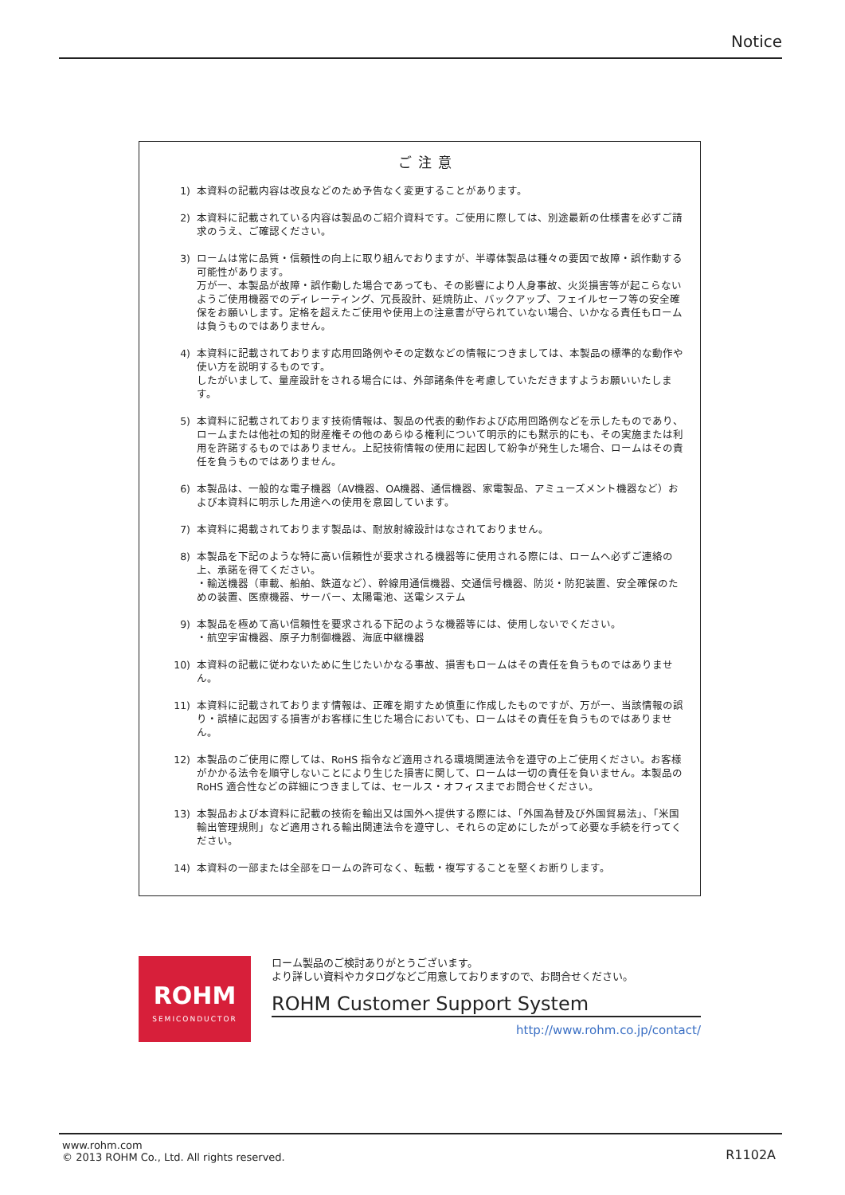Notice
ご注意
1) 本資料の記載内容は改良などのため予告なく変更することがあります。
2) 本資料に記載されている内容は製品のご紹介資料です。ご使用に際しては、別途最新の仕様書を必ずご請求のうえ、ご確認ください。
3) ロームは常に品質・信頼性の向上に取り組んでおりますが、半導体製品は種々の要因で故障・誤作動する可能性があります。
万が一、本製品が故障・誤作動した場合であっても、その影響により人身事故、火災損害等が起こらないようご使用機器でのディレーティング、冗長設計、延焼防止、バックアップ、フェイルセーフ等の安全確保をお願いします。定格を超えたご使用や使用上の注意書が守られていない場合、いかなる責任もロームは負うものではありません。
4) 本資料に記載されております応用回路例やその定数などの情報につきましては、本製品の標準的な動作や使い方を説明するものです。
したがいまして、量産設計をされる場合には、外部諸条件を考慮していただきますようお願いいたします。
5) 本資料に記載されております技術情報は、製品の代表的動作および応用回路例などを示したものであり、ロームまたは他社の知的財産権その他のあらゆる権利について明示的にも黙示的にも、その実施または利用を許諾するものではありません。上記技術情報の使用に起因して紛争が発生した場合、ロームはその責任を負うものではありません。
6) 本製品は、一般的な電子機器（AV機器、OA機器、通信機器、家電製品、アミューズメント機器など）および本資料に明示した用途への使用を意図しています。
7) 本資料に掲載されております製品は、耐放射線設計はなされておりません。
8) 本製品を下記のような特に高い信頼性が要求される機器等に使用される際には、ロームへ必ずご連絡の上、承諾を得てください。
・輸送機器（車載、船舶、鉄道など）、幹線用通信機器、交通信号機器、防災・防犯装置、安全確保のための装置、医療機器、サーバー、太陽電池、送電システム
9) 本製品を極めて高い信頼性を要求される下記のような機器等には、使用しないでください。
・航空宇宙機器、原子力制御機器、海底中継機器
10) 本資料の記載に従わないために生じたいかなる事故、損害もロームはその責任を負うものではありません。
11) 本資料に記載されております情報は、正確を期すため慎重に作成したものですが、万が一、当該情報の誤り・誤植に起因する損害がお客様に生じた場合においても、ロームはその責任を負うものではありません。
12) 本製品のご使用に際しては、RoHS 指令など適用される環境関連法令を遵守の上ご使用ください。お客様がかかる法令を順守しないことにより生じた損害に関して、ロームは一切の責任を負いません。本製品の RoHS 適合性などの詳細につきましては、セールス・オフィスまでお問合せください。
13) 本製品および本資料に記載の技術を輸出又は国外へ提供する際には、「外国為替及び外国貿易法」、「米国輸出管理規則」など適用される輸出関連法令を遵守し、それらの定めにしたがって必要な手続を行ってください。
14) 本資料の一部または全部をロームの許可なく、転載・複写することを堅くお断りします。
ROHM
SEMICONDUCTOR
ローム製品のご検討ありがとうございます。
より詳しい資料やカタログなどご用意しておりますので、お問合せください。
ROHM Customer Support System
http://www.rohm.co.jp/contact/
www.rohm.com
© 2013 ROHM Co., Ltd. All rights reserved.
R1102A